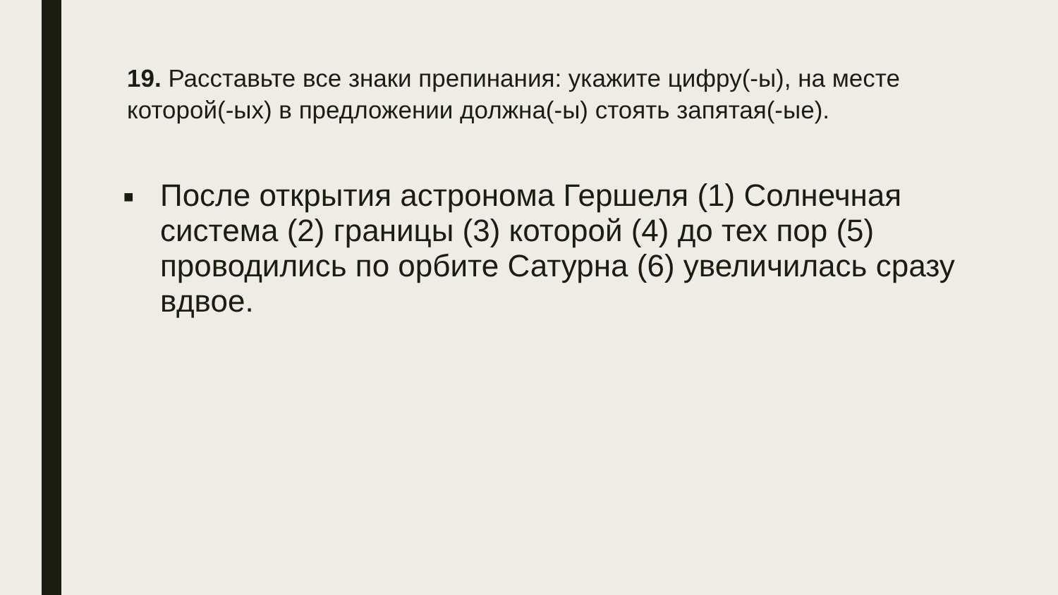19. Расставьте все знаки препинания: укажите цифру(-ы), на месте которой(-ых) в предложении должна(-ы) стоять запятая(-ые).
■
После открытия астронома Гершеля (1) Солнечная система (2) границы (3) которой (4) до тех пор (5) проводились по орбите Сатурна (6) увеличилась сразу вдвое.